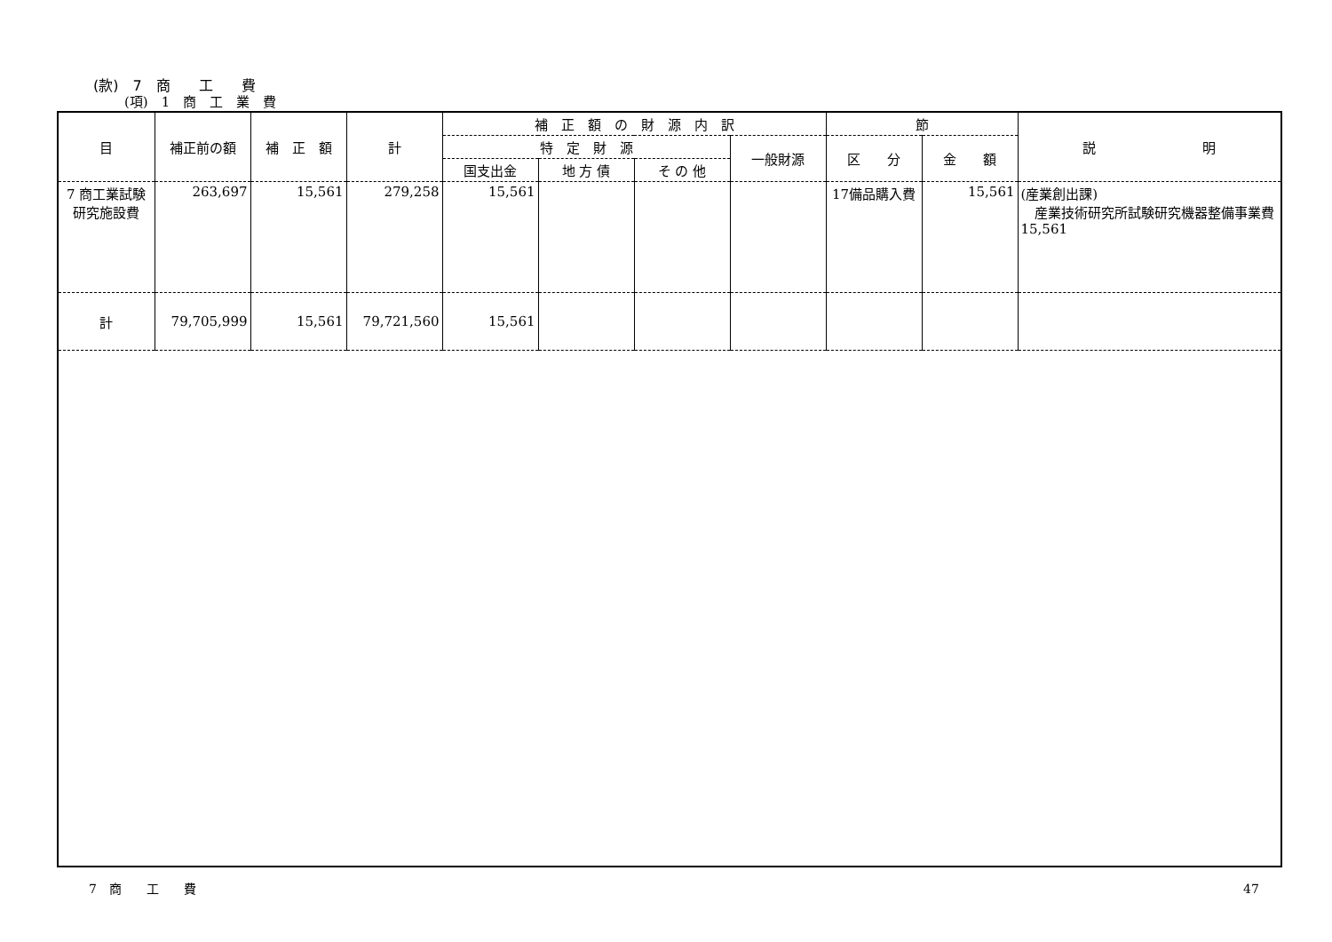(款)　7　商　　工　　費
(項)　1　商　工　業　費
| 目 | 補正前の額 | 補 正 額 | 計 | 補 正 額 の 財 源 内 訳 | | | | 節 | | 説 明 |
| --- | --- | --- | --- | --- | --- | --- | --- | --- | --- | --- |
| | | | | 特 定 財 源 | | | 一般財源 | 区 分 | 金 額 | |
| | | | | 国支出金 | 地 方 債 | そ の 他 | | | | |
| 7 商工業試験研究施設費 | 263,697 | 15,561 | 279,258 | 15,561 | | | | 17備品購入費 | 15,561 | (産業創出課) 産業技術研究所試験研究機器整備事業費 15,561 |
| 計 | 79,705,999 | 15,561 | 79,721,560 | 15,561 | | | | | | |
7　商　　工　　費 47